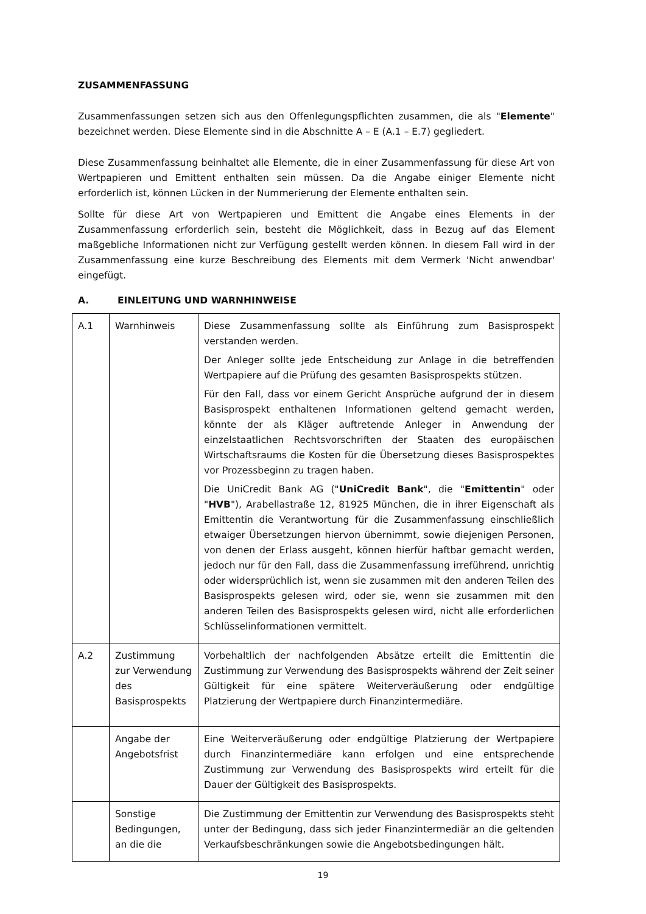ZUSAMMENFASSUNG
Zusammenfassungen setzen sich aus den Offenlegungspflichten zusammen, die als "Elemente" bezeichnet werden. Diese Elemente sind in die Abschnitte A – E (A.1 – E.7) gegliedert.
Diese Zusammenfassung beinhaltet alle Elemente, die in einer Zusammenfassung für diese Art von Wertpapieren und Emittent enthalten sein müssen. Da die Angabe einiger Elemente nicht erforderlich ist, können Lücken in der Nummerierung der Elemente enthalten sein.
Sollte für diese Art von Wertpapieren und Emittent die Angabe eines Elements in der Zusammenfassung erforderlich sein, besteht die Möglichkeit, dass in Bezug auf das Element maßgebliche Informationen nicht zur Verfügung gestellt werden können. In diesem Fall wird in der Zusammenfassung eine kurze Beschreibung des Elements mit dem Vermerk 'Nicht anwendbar' eingefügt.
A. EINLEITUNG UND WARNHINWEISE
| A.1 | Warnhinweis | Diese Zusammenfassung sollte als Einführung zum Basisprospekt verstanden werden. Der Anleger sollte jede Entscheidung zur Anlage in die betreffenden Wertpapiere auf die Prüfung des gesamten Basisprospekts stützen. Für den Fall, dass vor einem Gericht Ansprüche aufgrund der in diesem Basisprospekt enthaltenen Informationen geltend gemacht werden, könnte der als Kläger auftretende Anleger in Anwendung der einzelstaatlichen Rechtsvorschriften der Staaten des europäischen Wirtschaftsraums die Kosten für die Übersetzung dieses Basisprospektes vor Prozessbeginn zu tragen haben. Die UniCredit Bank AG (" UniCredit Bank ", die " Emittentin " oder " HVB "), Arabellastraße 12, 81925 München, die in ihrer Eigenschaft als Emittentin die Verantwortung für die Zusammenfassung einschließlich etwaiger Übersetzungen hiervon übernimmt, sowie diejenigen Personen, von denen der Erlass ausgeht, können hierfür haftbar gemacht werden, jedoch nur für den Fall, dass die Zusammenfassung irreführend, unrichtig oder widersprüchlich ist, wenn sie zusammen mit den anderen Teilen des Basisprospekts gelesen wird, oder sie, wenn sie zusammen mit den anderen Teilen des Basisprospekts gelesen wird, nicht alle erforderlichen Schlüsselinformationen vermittelt. |
| A.2 | Zustimmung zur Verwendung des Basisprospekts | Vorbehaltlich der nachfolgenden Absätze erteilt die Emittentin die Zustimmung zur Verwendung des Basisprospekts während der Zeit seiner Gültigkeit für eine spätere Weiterveräußerung oder endgültige Platzierung der Wertpapiere durch Finanzintermediäre. |
| | Angabe der Angebotsfrist | Eine Weiterveräußerung oder endgültige Platzierung der Wertpapiere durch Finanzintermediäre kann erfolgen und eine entsprechende Zustimmung zur Verwendung des Basisprospekts wird erteilt für die Dauer der Gültigkeit des Basisprospekts. |
| | Sonstige Bedingungen, an die die | Die Zustimmung der Emittentin zur Verwendung des Basisprospekts steht unter der Bedingung, dass sich jeder Finanzintermediär an die geltenden Verkaufsbeschränkungen sowie die Angebotsbedingungen hält. |
19